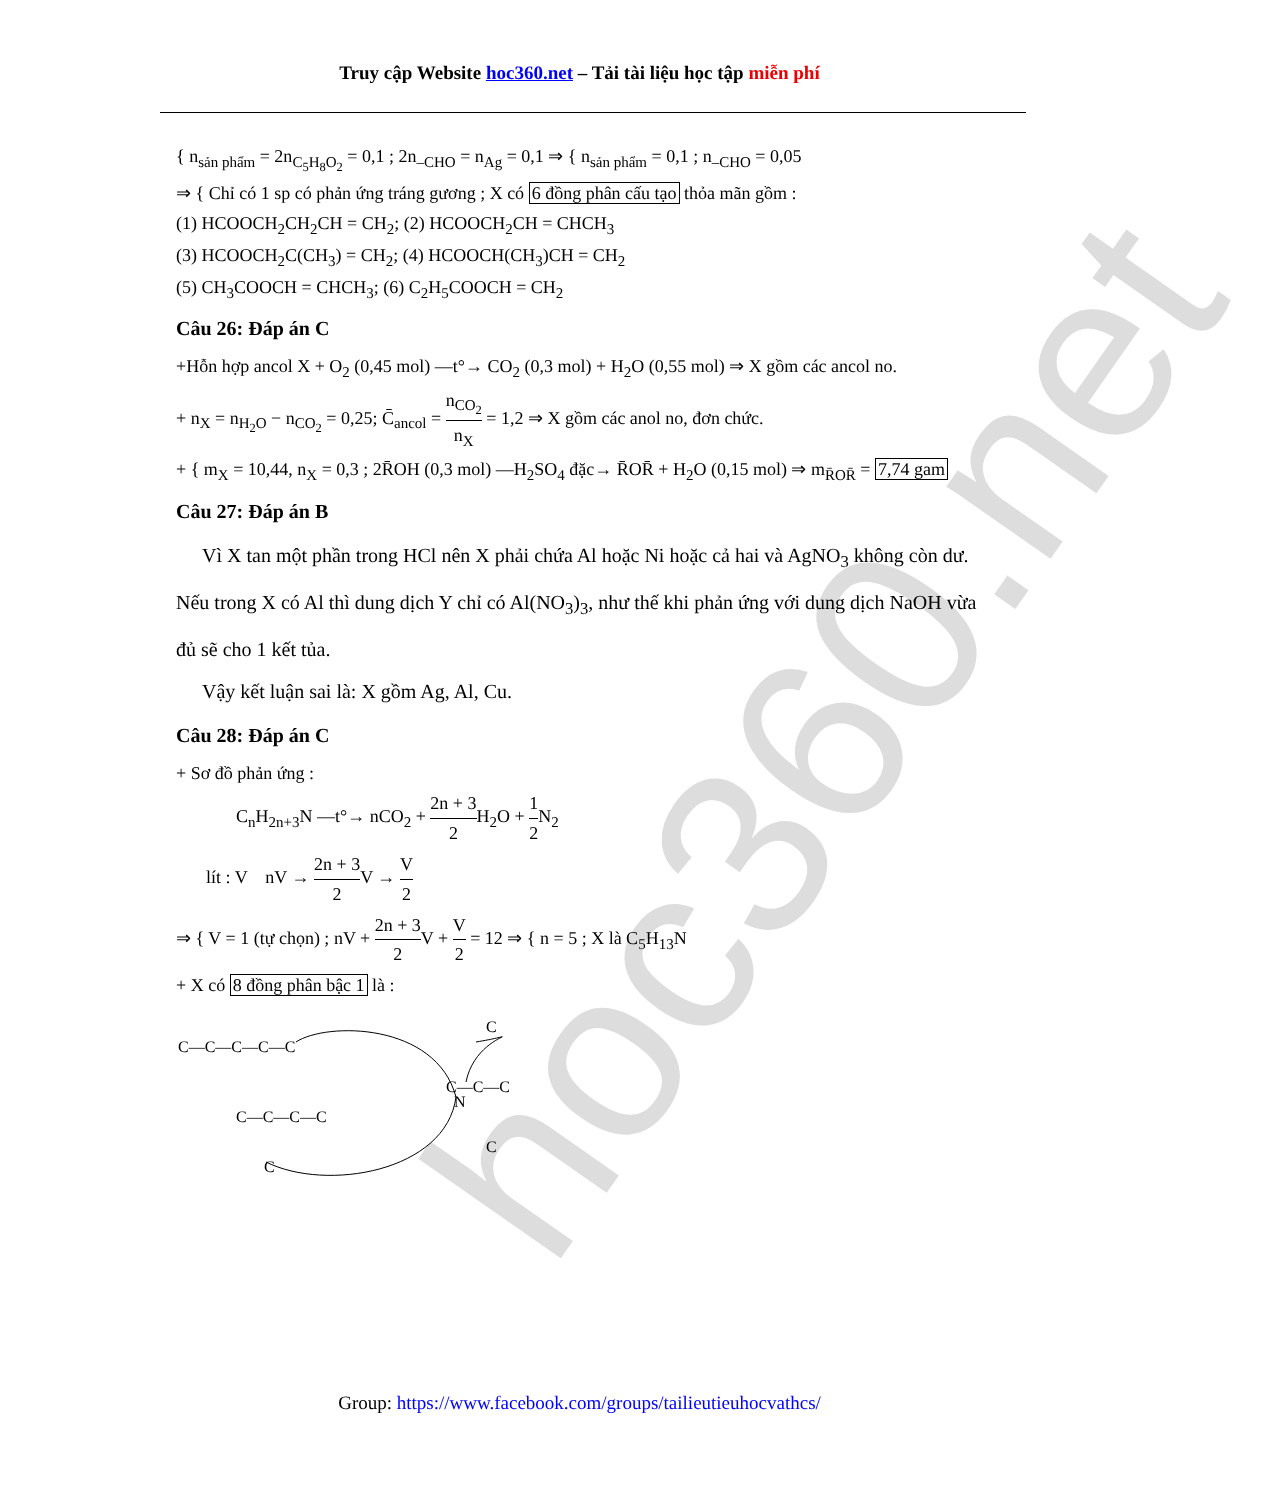hoc360.net
Truy cập Website hoc360.net – Tải tài liệu học tập miễn phí
{ n<sub>sản phẩm</sub> = 2n<sub>C<sub>5</sub>H<sub>8</sub>O<sub>2</sub></sub> = 0,1 ; 2n<sub>–CHO</sub> = n<sub>Ag</sub> = 0,1 ⇒ { n<sub>sản phẩm</sub> = 0,1 ; n<sub>–CHO</sub> = 0,05
⇒ { Chỉ có 1 sp có phản ứng tráng gương ; X có 6 đồng phân cấu tạo thỏa mãn gồm :
(1) HCOOCH<sub>2</sub>CH<sub>2</sub>CH = CH<sub>2</sub>; (2) HCOOCH<sub>2</sub>CH = CHCH<sub>3</sub>
(3) HCOOCH<sub>2</sub>C(CH<sub>3</sub>) = CH<sub>2</sub>; (4) HCOOCH(CH<sub>3</sub>)CH = CH<sub>2</sub>
(5) CH<sub>3</sub>COOCH = CHCH<sub>3</sub>; (6) C<sub>2</sub>H<sub>5</sub>COOCH = CH<sub>2</sub>
Câu 26: Đáp án C
+Hỗn hợp ancol X + O<sub>2</sub> (0,45 mol) —t°→ CO<sub>2</sub> (0,3 mol) + H<sub>2</sub>O (0,55 mol) ⇒ X gồm các ancol no.
+ n<sub>X</sub> = n<sub>H<sub>2</sub>O</sub> − n<sub>CO<sub>2</sub></sub> = 0,25; C̄<sub>ancol</sub> = n<sub>CO<sub>2</sub></sub> n<sub>X</sub> = 1,2 ⇒ X gồm các anol no, đơn chức.
+ { m<sub>X</sub> = 10,44, n<sub>X</sub> = 0,3 ; 2R̄OH (0,3 mol) —H<sub>2</sub>SO<sub>4</sub> đặc→ R̄OR̄ + H<sub>2</sub>O (0,15 mol) ⇒ m<sub>R̄OR̄</sub> = 7,74 gam
Câu 27: Đáp án B
Vì X tan một phần trong HCl nên X phải chứa Al hoặc Ni hoặc cả hai và AgNO<sub>3</sub> không còn dư. Nếu trong X có Al thì dung dịch Y chỉ có Al(NO<sub>3</sub>)<sub>3</sub>, như thế khi phản ứng với dung dịch NaOH vừa đủ sẽ cho 1 kết tủa.
Vậy kết luận sai là: X gồm Ag, Al, Cu.
Câu 28: Đáp án C
+ Sơ đồ phản ứng :
C<sub>n</sub>H<sub>2n+3</sub>N —t°→ nCO<sub>2</sub> + 2n + 3 2 H<sub>2</sub>O + 1 2 N<sub>2</sub>
lít : V nV → 2n + 3 2 V → V 2
⇒ { V = 1 (tự chọn) ; nV + 2n + 3 2 V + V 2 = 12 ⇒ { n = 5 ; X là C<sub>5</sub>H<sub>13</sub>N
+ X có 8 đồng phân bậc 1 là :
C—C—C—C—C
N
C—C—C—C
C
C
C—C—C
C
Group: https://www.facebook.com/groups/tailieutieuhocvathcs/